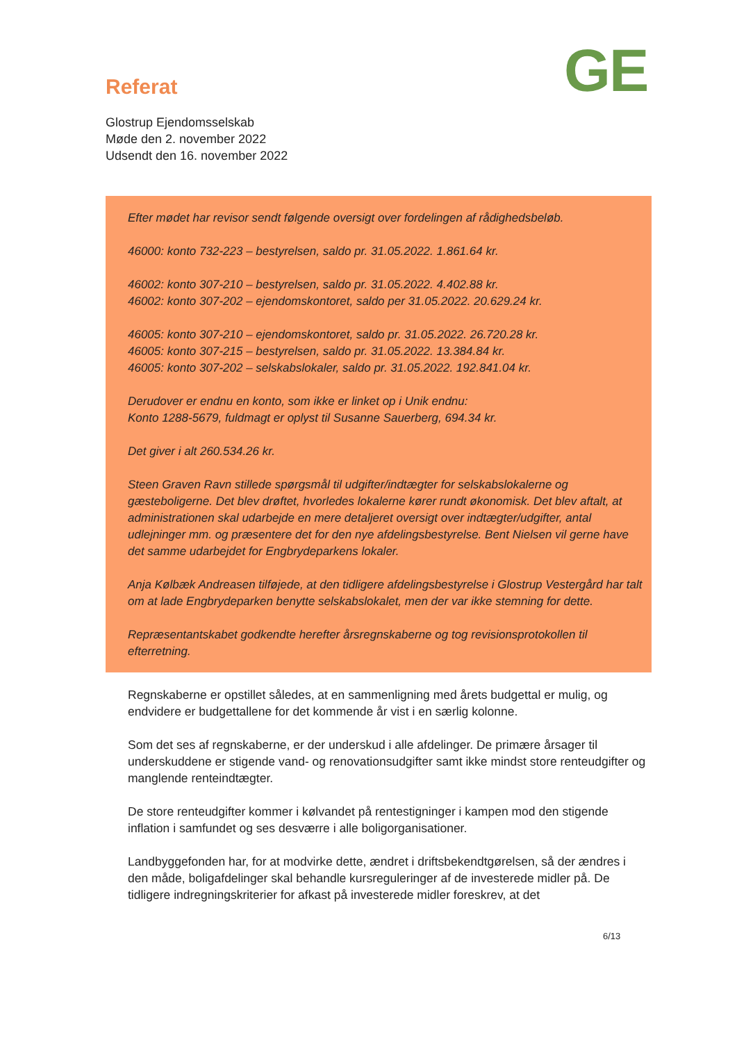GE
Referat
Glostrup Ejendomsselskab
Møde den 2. november 2022
Udsendt den 16. november 2022
Efter mødet har revisor sendt følgende oversigt over fordelingen af rådighedsbeløb.
46000: konto 732-223 – bestyrelsen, saldo pr. 31.05.2022. 1.861.64 kr.
46002: konto 307-210 – bestyrelsen, saldo pr. 31.05.2022. 4.402.88 kr.
46002: konto 307-202 – ejendomskontoret, saldo per 31.05.2022. 20.629.24 kr.
46005: konto 307-210 – ejendomskontoret, saldo pr. 31.05.2022. 26.720.28 kr.
46005: konto 307-215 – bestyrelsen, saldo pr. 31.05.2022. 13.384.84 kr.
46005: konto 307-202 – selskabslokaler, saldo pr. 31.05.2022. 192.841.04 kr.
Derudover er endnu en konto, som ikke er linket op i Unik endnu:
Konto 1288-5679, fuldmagt er oplyst til Susanne Sauerberg, 694.34 kr.
Det giver i alt 260.534.26 kr.
Steen Graven Ravn stillede spørgsmål til udgifter/indtægter for selskabslokalerne og gæsteboligerne. Det blev drøftet, hvorledes lokalerne kører rundt økonomisk. Det blev aftalt, at administrationen skal udarbejde en mere detaljeret oversigt over indtægter/udgifter, antal udlejninger mm. og præsentere det for den nye afdelingsbestyrelse. Bent Nielsen vil gerne have det samme udarbejdet for Engbrydeparkens lokaler.
Anja Kølbæk Andreasen tilføjede, at den tidligere afdelingsbestyrelse i Glostrup Vestergård har talt om at lade Engbrydeparken benytte selskabslokalet, men der var ikke stemning for dette.
Repræsentantskabet godkendte herefter årsregnskaberne og tog revisionsprotokollen til efterretning.
Regnskaberne er opstillet således, at en sammenligning med årets budgettal er mulig, og endvidere er budgettallene for det kommende år vist i en særlig kolonne.
Som det ses af regnskaberne, er der underskud i alle afdelinger. De primære årsager til underskuddene er stigende vand- og renovationsudgifter samt ikke mindst store renteudgifter og manglende renteindtægter.
De store renteudgifter kommer i kølvandet på rentestigninger i kampen mod den stigende inflation i samfundet og ses desværre i alle boligorganisationer.
Landbyggefonden har, for at modvirke dette, ændret i driftsbekendtgørelsen, så der ændres i den måde, boligafdelinger skal behandle kursreguleringer af de investerede midler på. De tidligere indregningskriterier for afkast på investerede midler foreskrev, at det
6/13